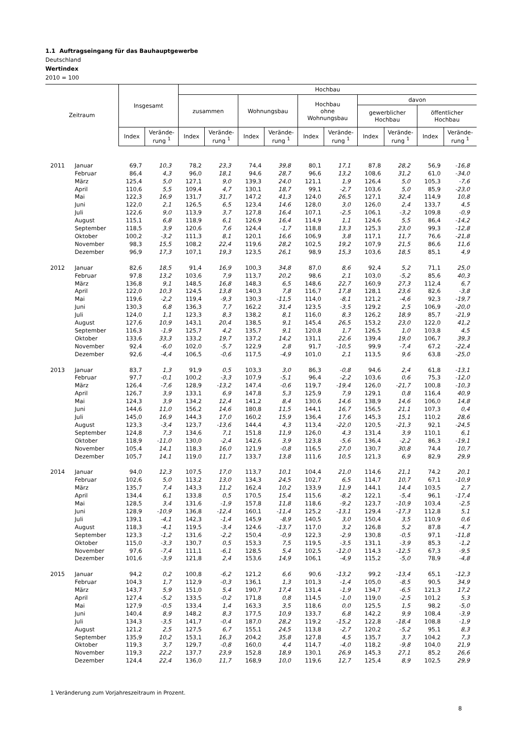1.1 Auftragseingang für das Bauhauptgewerbe
Deutschland
Wertindex
2010 = 100
| Zeitraum | | Insgesamt | | Hochbau | | | | | | | | | |
| --- | --- | --- | --- | --- | --- | --- | --- | --- | --- | --- | --- | --- | --- |
| | | | | zusammen | | Wohnungsbau | | Hochbau ohne Wohnungsbau | | davon gewerblicher Hochbau öffentlicher Hochbau | | | |
| | | Index | Verände- rung <sup>1</sup> | Index | Verände- rung <sup>1</sup> | Index | Verände- rung <sup>1</sup> | Index | Verände- rung <sup>1</sup> | Index | Verände- rung <sup>1</sup> | Index | Verände- rung <sup>1</sup> |
| 2011 | Januar | 69,7 | 10,3 | 78,2 | 23,3 | 74,4 | 39,8 | 80,1 | 17,1 | 87,8 | 28,2 | 56,9 | -16,8 |
| | Februar | 86,4 | 4,3 | 96,0 | 18,1 | 94,6 | 28,7 | 96,6 | 13,2 | 108,6 | 31,2 | 61,0 | -34,0 |
| | März | 125,4 | 5,0 | 127,1 | 9,0 | 139,3 | 24,0 | 121,1 | 1,9 | 126,4 | 5,0 | 105,3 | -7,6 |
| | April | 110,6 | 5,5 | 109,4 | 4,7 | 130,1 | 18,7 | 99,1 | -2,7 | 103,6 | 5,0 | 85,9 | -23,0 |
| | Mai | 122,3 | 16,9 | 131,7 | 31,7 | 147,2 | 41,3 | 124,0 | 26,5 | 127,1 | 32,4 | 114,9 | 10,8 |
| | Juni | 122,0 | 2,1 | 126,5 | 6,5 | 123,4 | 14,6 | 128,0 | 3,0 | 126,0 | 2,4 | 133,7 | 4,5 |
| | Juli | 122,6 | 9,0 | 113,9 | 3,7 | 127,8 | 16,4 | 107,1 | -2,5 | 106,1 | -3,2 | 109,8 | -0,9 |
| | August | 115,1 | 6,8 | 118,9 | 6,1 | 126,9 | 16,4 | 114,9 | 1,1 | 124,6 | 5,5 | 86,4 | -14,2 |
| | September | 118,5 | 3,9 | 120,6 | 7,6 | 124,4 | -1,7 | 118,8 | 13,3 | 125,3 | 23,0 | 99,3 | -12,8 |
| | Oktober | 100,2 | -3,2 | 111,3 | 8,1 | 120,1 | 16,6 | 106,9 | 3,8 | 117,1 | 11,7 | 76,6 | -21,8 |
| | November | 98,3 | 15,5 | 108,2 | 22,4 | 119,6 | 28,2 | 102,5 | 19,2 | 107,9 | 21,5 | 86,6 | 11,6 |
| | Dezember | 96,9 | 17,3 | 107,1 | 19,3 | 123,5 | 26,1 | 98,9 | 15,3 | 103,6 | 18,5 | 85,1 | 4,9 |
| 2012 | Januar | 82,6 | 18,5 | 91,4 | 16,9 | 100,3 | 34,8 | 87,0 | 8,6 | 92,4 | 5,2 | 71,1 | 25,0 |
| | Februar | 97,8 | 13,2 | 103,6 | 7,9 | 113,7 | 20,2 | 98,6 | 2,1 | 103,0 | -5,2 | 85,6 | 40,3 |
| | März | 136,8 | 9,1 | 148,5 | 16,8 | 148,3 | 6,5 | 148,6 | 22,7 | 160,9 | 27,3 | 112,4 | 6,7 |
| | April | 122,0 | 10,3 | 124,5 | 13,8 | 140,3 | 7,8 | 116,7 | 17,8 | 128,1 | 23,6 | 82,6 | -3,8 |
| | Mai | 119,6 | -2,2 | 119,4 | -9,3 | 130,3 | -11,5 | 114,0 | -8,1 | 121,2 | -4,6 | 92,3 | -19,7 |
| | Juni | 130,3 | 6,8 | 136,3 | 7,7 | 162,2 | 31,4 | 123,5 | -3,5 | 129,2 | 2,5 | 106,9 | -20,0 |
| | Juli | 124,0 | 1,1 | 123,3 | 8,3 | 138,2 | 8,1 | 116,0 | 8,3 | 126,2 | 18,9 | 85,7 | -21,9 |
| | August | 127,6 | 10,9 | 143,1 | 20,4 | 138,5 | 9,1 | 145,4 | 26,5 | 153,2 | 23,0 | 122,0 | 41,2 |
| | September | 116,3 | -1,9 | 125,7 | 4,2 | 135,7 | 9,1 | 120,8 | 1,7 | 126,5 | 1,0 | 103,8 | 4,5 |
| | Oktober | 133,6 | 33,3 | 133,2 | 19,7 | 137,2 | 14,2 | 131,1 | 22,6 | 139,4 | 19,0 | 106,7 | 39,3 |
| | November | 92,4 | -6,0 | 102,0 | -5,7 | 122,9 | 2,8 | 91,7 | -10,5 | 99,9 | -7,4 | 67,2 | -22,4 |
| | Dezember | 92,6 | -4,4 | 106,5 | -0,6 | 117,5 | -4,9 | 101,0 | 2,1 | 113,5 | 9,6 | 63,8 | -25,0 |
| 2013 | Januar | 83,7 | 1,3 | 91,9 | 0,5 | 103,3 | 3,0 | 86,3 | -0,8 | 94,6 | 2,4 | 61,8 | -13,1 |
| | Februar | 97,7 | -0,1 | 100,2 | -3,3 | 107,9 | -5,1 | 96,4 | -2,2 | 103,6 | 0,6 | 75,3 | -12,0 |
| | März | 126,4 | -7,6 | 128,9 | -13,2 | 147,4 | -0,6 | 119,7 | -19,4 | 126,0 | -21,7 | 100,8 | -10,3 |
| | April | 126,7 | 3,9 | 133,1 | 6,9 | 147,8 | 5,3 | 125,9 | 7,9 | 129,1 | 0,8 | 116,4 | 40,9 |
| | Mai | 124,3 | 3,9 | 134,2 | 12,4 | 141,2 | 8,4 | 130,6 | 14,6 | 138,9 | 14,6 | 106,0 | 14,8 |
| | Juni | 144,6 | 11,0 | 156,2 | 14,6 | 180,8 | 11,5 | 144,1 | 16,7 | 156,5 | 21,1 | 107,3 | 0,4 |
| | Juli | 145,0 | 16,9 | 144,3 | 17,0 | 160,2 | 15,9 | 136,4 | 17,6 | 145,3 | 15,1 | 110,2 | 28,6 |
| | August | 123,3 | -3,4 | 123,7 | -13,6 | 144,4 | 4,3 | 113,4 | -22,0 | 120,5 | -21,3 | 92,1 | -24,5 |
| | September | 124,8 | 7,3 | 134,6 | 7,1 | 151,8 | 11,9 | 126,0 | 4,3 | 131,4 | 3,9 | 110,1 | 6,1 |
| | Oktober | 118,9 | -11,0 | 130,0 | -2,4 | 142,6 | 3,9 | 123,8 | -5,6 | 136,4 | -2,2 | 86,3 | -19,1 |
| | November | 105,4 | 14,1 | 118,3 | 16,0 | 121,9 | -0,8 | 116,5 | 27,0 | 130,7 | 30,8 | 74,4 | 10,7 |
| | Dezember | 105,7 | 14,1 | 119,0 | 11,7 | 133,7 | 13,8 | 111,6 | 10,5 | 121,3 | 6,9 | 82,9 | 29,9 |
| 2014 | Januar | 94,0 | 12,3 | 107,5 | 17,0 | 113,7 | 10,1 | 104,4 | 21,0 | 114,6 | 21,1 | 74,2 | 20,1 |
| | Februar | 102,6 | 5,0 | 113,2 | 13,0 | 134,3 | 24,5 | 102,7 | 6,5 | 114,7 | 10,7 | 67,1 | -10,9 |
| | März | 135,7 | 7,4 | 143,3 | 11,2 | 162,4 | 10,2 | 133,9 | 11,9 | 144,1 | 14,4 | 103,5 | 2,7 |
| | April | 134,4 | 6,1 | 133,8 | 0,5 | 170,5 | 15,4 | 115,6 | -8,2 | 122,1 | -5,4 | 96,1 | -17,4 |
| | Mai | 128,5 | 3,4 | 131,6 | -1,9 | 157,8 | 11,8 | 118,6 | -9,2 | 123,7 | -10,9 | 103,4 | -2,5 |
| | Juni | 128,9 | -10,9 | 136,8 | -12,4 | 160,1 | -11,4 | 125,2 | -13,1 | 129,4 | -17,3 | 112,8 | 5,1 |
| | Juli | 139,1 | -4,1 | 142,3 | -1,4 | 145,9 | -8,9 | 140,5 | 3,0 | 150,4 | 3,5 | 110,9 | 0,6 |
| | August | 118,3 | -4,1 | 119,5 | -3,4 | 124,6 | -13,7 | 117,0 | 3,2 | 126,8 | 5,2 | 87,8 | -4,7 |
| | September | 123,3 | -1,2 | 131,6 | -2,2 | 150,4 | -0,9 | 122,3 | -2,9 | 130,8 | -0,5 | 97,1 | -11,8 |
| | Oktober | 115,0 | -3,3 | 130,7 | 0,5 | 153,3 | 7,5 | 119,5 | -3,5 | 131,1 | -3,9 | 85,3 | -1,2 |
| | November | 97,6 | -7,4 | 111,1 | -6,1 | 128,5 | 5,4 | 102,5 | -12,0 | 114,3 | -12,5 | 67,3 | -9,5 |
| | Dezember | 101,6 | -3,9 | 121,8 | 2,4 | 153,6 | 14,9 | 106,1 | -4,9 | 115,2 | -5,0 | 78,9 | -4,8 |
| 2015 | Januar | 94,2 | 0,2 | 100,8 | -6,2 | 121,2 | 6,6 | 90,6 | -13,2 | 99,2 | -13,4 | 65,1 | -12,3 |
| | Februar | 104,3 | 1,7 | 112,9 | -0,3 | 136,1 | 1,3 | 101,3 | -1,4 | 105,0 | -8,5 | 90,5 | 34,9 |
| | März | 143,7 | 5,9 | 151,0 | 5,4 | 190,7 | 17,4 | 131,4 | -1,9 | 134,7 | -6,5 | 121,3 | 17,2 |
| | April | 127,4 | -5,2 | 133,5 | -0,2 | 171,8 | 0,8 | 114,5 | -1,0 | 119,0 | -2,5 | 101,2 | 5,3 |
| | Mai | 127,9 | -0,5 | 133,4 | 1,4 | 163,3 | 3,5 | 118,6 | 0,0 | 125,5 | 1,5 | 98,2 | -5,0 |
| | Juni | 140,4 | 8,9 | 148,2 | 8,3 | 177,5 | 10,9 | 133,7 | 6,8 | 142,2 | 9,9 | 108,4 | -3,9 |
| | Juli | 134,3 | -3,5 | 141,7 | -0,4 | 187,0 | 28,2 | 119,2 | -15,2 | 122,8 | -18,4 | 108,8 | -1,9 |
| | August | 121,2 | 2,5 | 127,5 | 6,7 | 155,1 | 24,5 | 113,8 | -2,7 | 120,2 | -5,2 | 95,1 | 8,3 |
| | September | 135,9 | 10,2 | 153,1 | 16,3 | 204,2 | 35,8 | 127,8 | 4,5 | 135,7 | 3,7 | 104,2 | 7,3 |
| | Oktober | 119,3 | 3,7 | 129,7 | -0,8 | 160,0 | 4,4 | 114,7 | -4,0 | 118,2 | -9,8 | 104,0 | 21,9 |
| | November | 119,3 | 22,2 | 137,7 | 23,9 | 152,8 | 18,9 | 130,1 | 26,9 | 145,3 | 27,1 | 85,2 | 26,6 |
| | Dezember | 124,4 | 22,4 | 136,0 | 11,7 | 168,9 | 10,0 | 119,6 | 12,7 | 125,4 | 8,9 | 102,5 | 29,9 |
1 Veränderung zum Vorjahreszeitraum in Prozent.
8